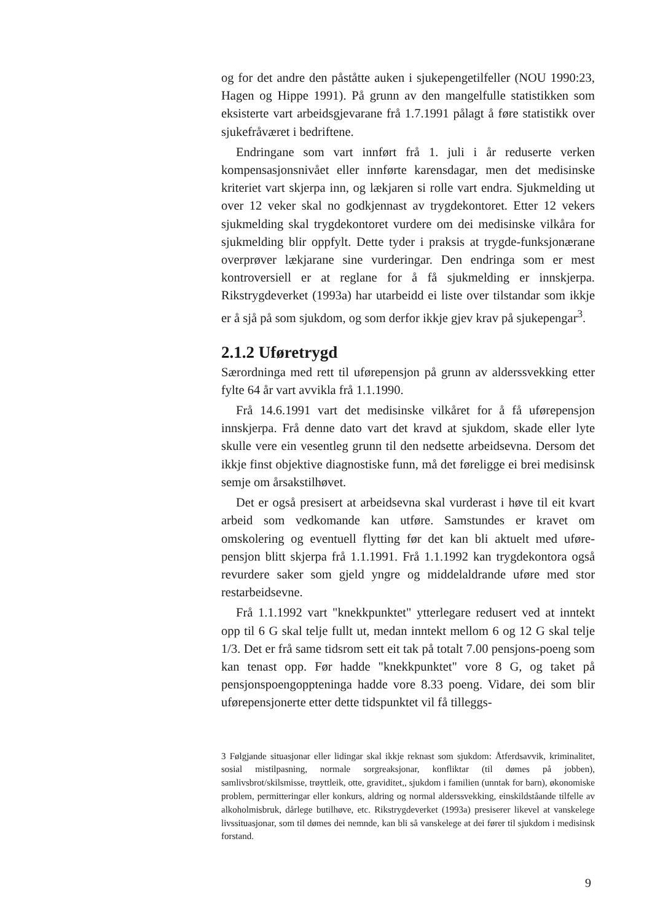og for det andre den påståtte auken i sjukepengetilfeller (NOU 1990:23, Hagen og Hippe 1991). På grunn av den mangelfulle statistikken som eksisterte vart arbeidsgjevarane frå 1.7.1991 pålagt å føre statistikk over sjukefråværet i bedriftene.
Endringane som vart innført frå 1. juli i år reduserte verken kompensasjonsnivået eller innførte karensdagar, men det medisinske kriteriet vart skjerpa inn, og lækjaren si rolle vart endra. Sjukmelding ut over 12 veker skal no godkjennast av trygdekontoret. Etter 12 vekers sjukmelding skal trygdekontoret vurdere om dei medisinske vilkåra for sjukmelding blir oppfylt. Dette tyder i praksis at trygde-funksjonærane overprøver lækjarane sine vurderingar. Den endringa som er mest kontroversiell er at reglane for å få sjukmelding er innskjerpa. Rikstrygdeverket (1993a) har utarbeidd ei liste over tilstandar som ikkje er å sjå på som sjukdom, og som derfor ikkje gjev krav på sjukepengar<sup>3</sup>.
2.1.2 Uføretrygd
Særordninga med rett til uførepensjon på grunn av alderssvekking etter fylte 64 år vart avvikla frå 1.1.1990.
Frå 14.6.1991 vart det medisinske vilkåret for å få uførepensjon innskjerpa. Frå denne dato vart det kravd at sjukdom, skade eller lyte skulle vere ein vesentleg grunn til den nedsette arbeidsevna. Dersom det ikkje finst objektive diagnostiske funn, må det føreligge ei brei medisinsk semje om årsakstilhøvet.
Det er også presisert at arbeidsevna skal vurderast i høve til eit kvart arbeid som vedkomande kan utføre. Samstundes er kravet om omskolering og eventuell flytting før det kan bli aktuelt med uføre-pensjon blitt skjerpa frå 1.1.1991. Frå 1.1.1992 kan trygdekontora også revurdere saker som gjeld yngre og middelaldrande uføre med stor restarbeidsevne.
Frå 1.1.1992 vart "knekkpunktet" ytterlegare redusert ved at inntekt opp til 6 G skal telje fullt ut, medan inntekt mellom 6 og 12 G skal telje 1/3. Det er frå same tidsrom sett eit tak på totalt 7.00 pensjons-poeng som kan tenast opp. Før hadde "knekkpunktet" vore 8 G, og taket på pensjonspoengoppteninga hadde vore 8.33 poeng. Vidare, dei som blir uførepensjonerte etter dette tidspunktet vil få tilleggs-
3 Følgjande situasjonar eller lidingar skal ikkje reknast som sjukdom: Åtferdsavvik, kriminalitet, sosial mistilpasning, normale sorgreaksjonar, konfliktar (til dømes på jobben), samlivsbrot/skilsmisse, trøyttleik, otte, graviditet,, sjukdom i familien (unntak for barn), økonomiske problem, permitteringar eller konkurs, aldring og normal alderssvekking, einskildståande tilfelle av alkoholmisbruk, dårlege butilhøve, etc. Rikstrygdeverket (1993a) presiserer likevel at vanskelege livssituasjonar, som til dømes dei nemnde, kan bli så vanskelege at dei fører til sjukdom i medisinsk forstand.
9